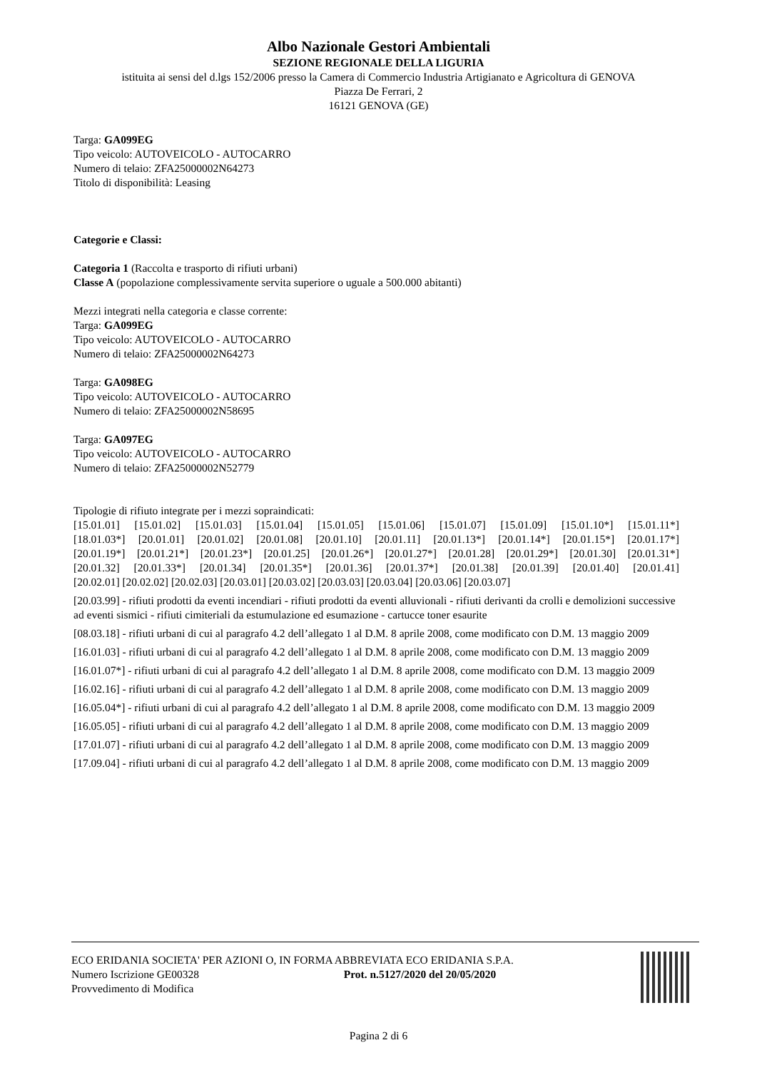Albo Nazionale Gestori Ambientali
SEZIONE REGIONALE DELLA LIGURIA
istituita ai sensi del d.lgs 152/2006 presso la Camera di Commercio Industria Artigianato e Agricoltura di GENOVA
Piazza De Ferrari, 2
16121 GENOVA (GE)
Targa: GA099EG
Tipo veicolo: AUTOVEICOLO - AUTOCARRO
Numero di telaio: ZFA25000002N64273
Titolo di disponibilità: Leasing
Categorie e Classi:
Categoria 1 (Raccolta e trasporto di rifiuti urbani)
Classe A (popolazione complessivamente servita superiore o uguale a 500.000 abitanti)
Mezzi integrati nella categoria e classe corrente:
Targa: GA099EG
Tipo veicolo: AUTOVEICOLO - AUTOCARRO
Numero di telaio: ZFA25000002N64273
Targa: GA098EG
Tipo veicolo: AUTOVEICOLO - AUTOCARRO
Numero di telaio: ZFA25000002N58695
Targa: GA097EG
Tipo veicolo: AUTOVEICOLO - AUTOCARRO
Numero di telaio: ZFA25000002N52779
Tipologie di rifiuto integrate per i mezzi sopraindicati:
[15.01.01] [15.01.02] [15.01.03] [15.01.04] [15.01.05] [15.01.06] [15.01.07] [15.01.09] [15.01.10*] [15.01.11*]
[18.01.03*] [20.01.01] [20.01.02] [20.01.08] [20.01.10] [20.01.11] [20.01.13*] [20.01.14*] [20.01.15*] [20.01.17*]
[20.01.19*] [20.01.21*] [20.01.23*] [20.01.25] [20.01.26*] [20.01.27*] [20.01.28] [20.01.29*] [20.01.30] [20.01.31*]
[20.01.32] [20.01.33*] [20.01.34] [20.01.35*] [20.01.36] [20.01.37*] [20.01.38] [20.01.39] [20.01.40] [20.01.41]
[20.02.01] [20.02.02] [20.02.03] [20.03.01] [20.03.02] [20.03.03] [20.03.04] [20.03.06] [20.03.07]
[20.03.99] - rifiuti prodotti da eventi incendiari - rifiuti prodotti da eventi alluvionali - rifiuti derivanti da crolli e demolizioni successive ad eventi sismici - rifiuti cimiteriali da estumulazione ed esumazione - cartucce toner esaurite
[08.03.18] - rifiuti urbani di cui al paragrafo 4.2 dell’allegato 1 al D.M. 8 aprile 2008, come modificato con D.M. 13 maggio 2009
[16.01.03] - rifiuti urbani di cui al paragrafo 4.2 dell’allegato 1 al D.M. 8 aprile 2008, come modificato con D.M. 13 maggio 2009
[16.01.07*] - rifiuti urbani di cui al paragrafo 4.2 dell’allegato 1 al D.M. 8 aprile 2008, come modificato con D.M. 13 maggio 2009
[16.02.16] - rifiuti urbani di cui al paragrafo 4.2 dell’allegato 1 al D.M. 8 aprile 2008, come modificato con D.M. 13 maggio 2009
[16.05.04*] - rifiuti urbani di cui al paragrafo 4.2 dell’allegato 1 al D.M. 8 aprile 2008, come modificato con D.M. 13 maggio 2009
[16.05.05] - rifiuti urbani di cui al paragrafo 4.2 dell’allegato 1 al D.M. 8 aprile 2008, come modificato con D.M. 13 maggio 2009
[17.01.07] - rifiuti urbani di cui al paragrafo 4.2 dell’allegato 1 al D.M. 8 aprile 2008, come modificato con D.M. 13 maggio 2009
[17.09.04] - rifiuti urbani di cui al paragrafo 4.2 dell’allegato 1 al D.M. 8 aprile 2008, come modificato con D.M. 13 maggio 2009
ECO ERIDANIA SOCIETA' PER AZIONI O, IN FORMA ABBREVIATA ECO ERIDANIA S.P.A.
Numero Iscrizione GE00328
Provvedimento di Modifica
Prot. n.5127/2020 del 20/05/2020
Pagina 2 di 6